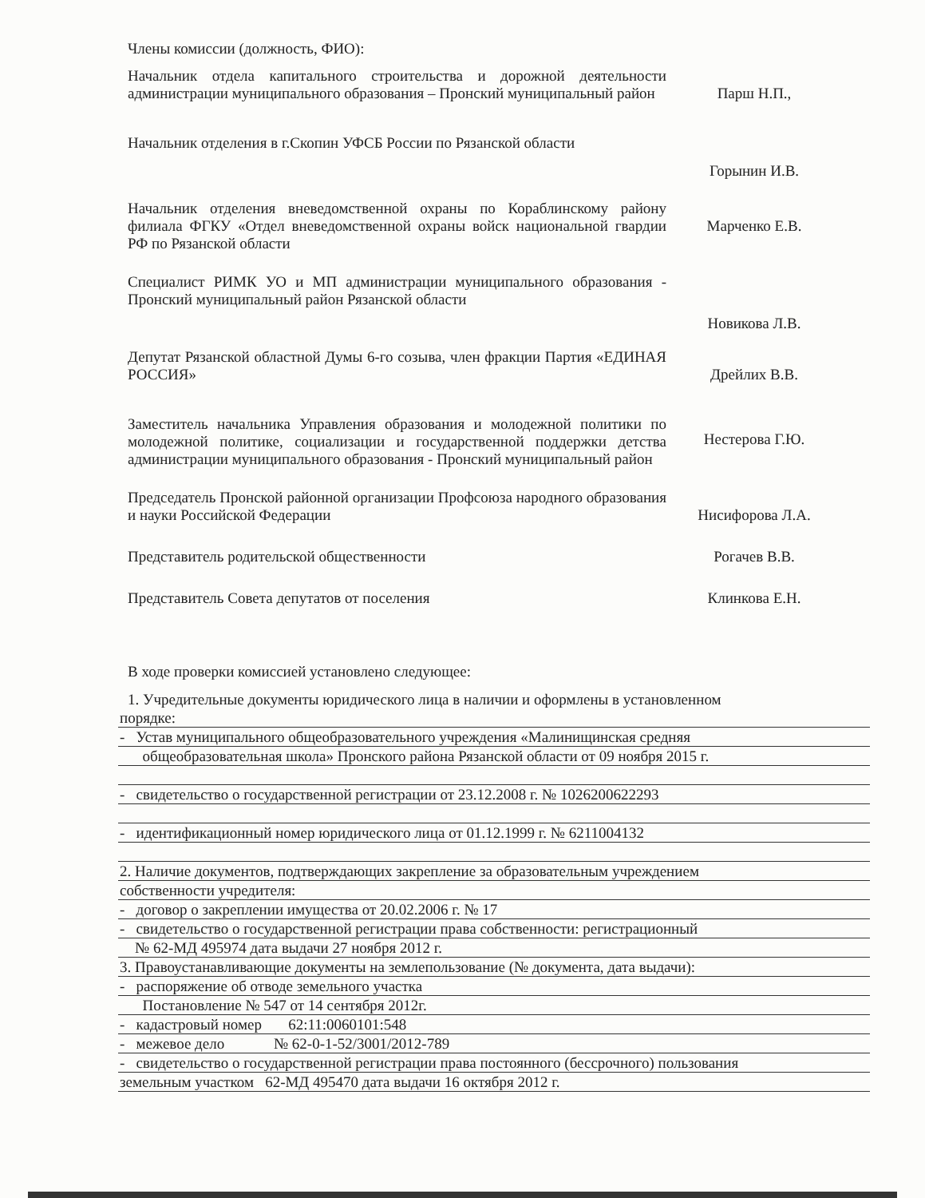Члены комиссии (должность, ФИО):
Начальник отдела капитального строительства и дорожной деятельности администрации муниципального образования – Пронский муниципальный район
Парш Н.П.,
Начальник отделения в г.Скопин УФСБ России по Рязанской области
Горынин И.В.
Начальник отделения вневедомственной охраны по Кораблинскому району филиала ФГКУ «Отдел вневедомственной охраны войск национальной гвардии РФ по Рязанской области
Марченко Е.В.
Специалист РИМК УО и МП администрации муниципального образования - Пронский муниципальный район Рязанской области
Новикова Л.В.
Депутат Рязанской областной Думы 6-го созыва, член фракции Партия «ЕДИНАЯ РОССИЯ»
Дрейлих В.В.
Заместитель начальника Управления образования и молодежной политики по молодежной политике, социализации и государственной поддержки детства администрации муниципального образования - Пронский муниципальный район
Нестерова Г.Ю.
Председатель Пронской районной организации Профсоюза народного образования и науки Российской Федерации
Нисифорова Л.А.
Представитель родительской общественности
Рогачев В.В.
Представитель Совета депутатов от поселения
Клинкова Е.Н.
В ходе проверки комиссией установлено следующее:
1. Учредительные документы юридического лица в наличии и оформлены в установленном
порядке:
- Устав муниципального общеобразовательного учреждения «Малинищинская средняя
общеобразовательная школа» Пронского района Рязанской области от 09 ноября 2015 г.
- свидетельство о государственной регистрации от 23.12.2008 г. № 1026200622293
- идентификационный номер юридического лица от 01.12.1999 г. № 6211004132
2. Наличие документов, подтверждающих закрепление за образовательным учреждением
собственности учредителя:
- договор о закреплении имущества от 20.02.2006 г. № 17
- свидетельство о государственной регистрации права собственности: регистрационный
№ 62-МД 495974 дата выдачи 27 ноября 2012 г.
3. Правоустанавливающие документы на землепользование (№ документа, дата выдачи):
- распоряжение об отводе земельного участка
Постановление № 547 от 14 сентября 2012г.
- кадастровый номер 62:11:0060101:548
- межевое дело № 62-0-1-52/3001/2012-789
- свидетельство о государственной регистрации права постоянного (бессрочного) пользования
земельным участком 62-МД 495470 дата выдачи 16 октября 2012 г.